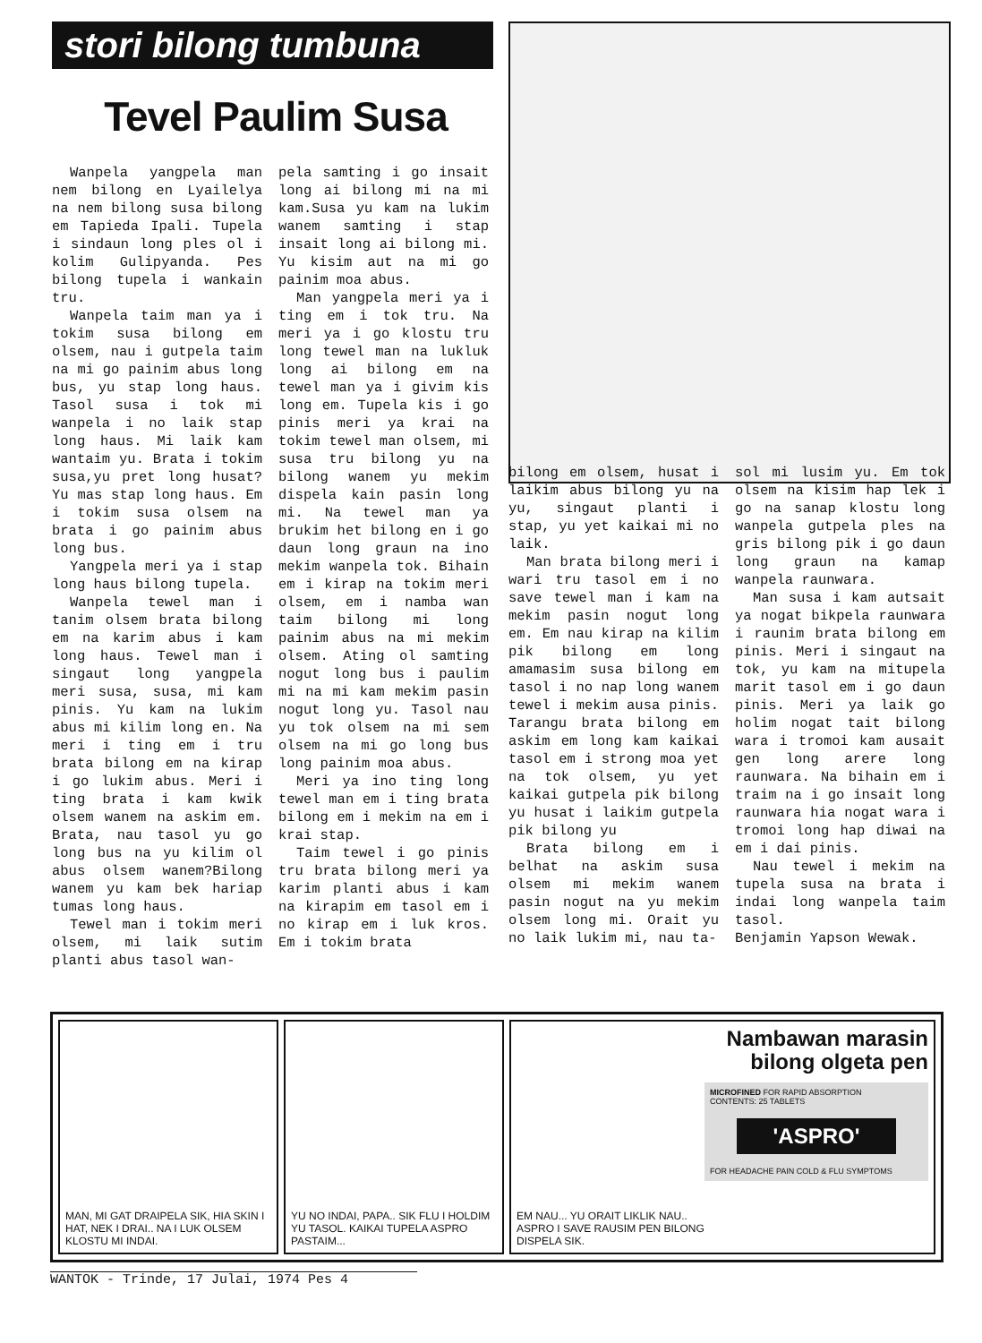stori bilong tumbuna
Tevel Paulim Susa
Wanpela yangpela man nem bilong en Lyailelya na nem bilong susa bilong em Tapieda Ipali. Tupela i sindaun long ples ol i kolim Gulipyanda. Pes bilong tupela i wankain tru.
Wanpela taim man ya i tokim susa bilong em olsem, nau i gutpela taim na mi go painim abus long bus, yu stap long haus. Tasol susa i tok mi wanpela i no laik stap long haus. Mi laik kam wantaim yu. Brata i tokim susa,yu pret long husat? Yu mas stap long haus. Em i tokim susa olsem na brata i go painim abus long bus.
Yangpela meri ya i stap long haus bilong tupela.
Wanpela tewel man i tanim olsem brata bilong em na karim abus i kam long haus. Tewel man i singaut long yangpela meri susa, susa, mi kam pinis. Yu kam na lukim abus mi kilim long en. Na meri i ting em i tru brata bilong em na kirap i go lukim abus. Meri i ting brata i kam kwik olsem wanem na askim em. Brata, nau tasol yu go long bus na yu kilim ol abus olsem wanem?Bilong wanem yu kam bek hariap tumas long haus.
Tewel man i tokim meri olsem, mi laik sutim planti abus tasol wan-
pela samting i go insait long ai bilong mi na mi kam.Susa yu kam na lukim wanem samting i stap insait long ai bilong mi. Yu kisim aut na mi go painim moa abus.
Man yangpela meri ya i ting em i tok tru. Na meri ya i go klostu tru long tewel man na lukluk long ai bilong em na tewel man ya i givim kis long em. Tupela kis i go pinis meri ya krai na tokim tewel man olsem, mi susa tru bilong yu na bilong wanem yu mekim dispela kain pasin long mi. Na tewel man ya brukim het bilong en i go daun long graun na ino mekim wanpela tok. Bihain em i kirap na tokim meri olsem, em i namba wan taim bilong mi long painim abus na mi mekim olsem. Ating ol samting nogut long bus i paulim mi na mi kam mekim pasin nogut long yu. Tasol nau yu tok olsem na mi sem olsem na mi go long bus long painim moa abus.
Meri ya ino ting long tewel man em i ting brata bilong em i mekim na em i krai stap.
Taim tewel i go pinis tru brata bilong meri ya karim planti abus i kam na kirapim em tasol em i no kirap em i luk kros. Em i tokim brata
bilong em olsem, husat i laikim abus bilong yu na yu, singaut planti i stap, yu yet kaikai mi no laik.
Man brata bilong meri i wari tru tasol em i no save tewel man i kam na mekim pasin nogut long em. Em nau kirap na kilim pik bilong em long amamasim susa bilong em tasol i no nap long wanem tewel i mekim ausa pinis. Tarangu brata bilong em askim em long kam kaikai tasol em i strong moa yet na tok olsem, yu yet kaikai gutpela pik bilong yu husat i laikim gutpela pik bilong yu
Brata bilong em i belhat na askim susa olsem mi mekim wanem pasin nogut na yu mekim olsem long mi. Orait yu no laik lukim mi, nau ta-
sol mi lusim yu. Em tok olsem na kisim hap lek i go na sanap klostu long wanpela gutpela ples na gris bilong pik i go daun long graun na kamap wanpela raunwara.
Man susa i kam autsait ya nogat bikpela raunwara i raunim brata bilong em pinis. Meri i singaut na tok, yu kam na mitupela marit tasol em i go daun pinis. Meri ya laik go holim nogat tait bilong wara i tromoi kam ausait gen long arere long raunwara. Na bihain em i traim na i go insait long raunwara hia nogat wara i tromoi long hap diwai na em i dai pinis.
Nau tewel i mekim na tupela susa na brata i indai long wanpela taim tasol.
Benjamin Yapson Wewak.
MAN, MI GAT DRAIPELA SIK, HIA SKIN I HAT, NEK I DRAI.. NA I LUK OLSEM KLOSTU MI INDAI.
YU NO INDAI, PAPA.. SIK FLU I HOLDIM YU TASOL. KAIKAI TUPELA ASPRO PASTAIM...
EM NAU... YU ORAIT LIKLIK NAU.. ASPRO I SAVE RAUSIM PEN BILONG DISPELA SIK.
Nambawan marasin bilong olgeta pen
MICROFINED FOR RAPID ABSORPTION
CONTENTS: 25 TABLETS
'ASPRO'
FOR HEADACHE PAIN COLD & FLU SYMPTOMS
WANTOK - Trinde, 17 Julai, 1974 Pes 4